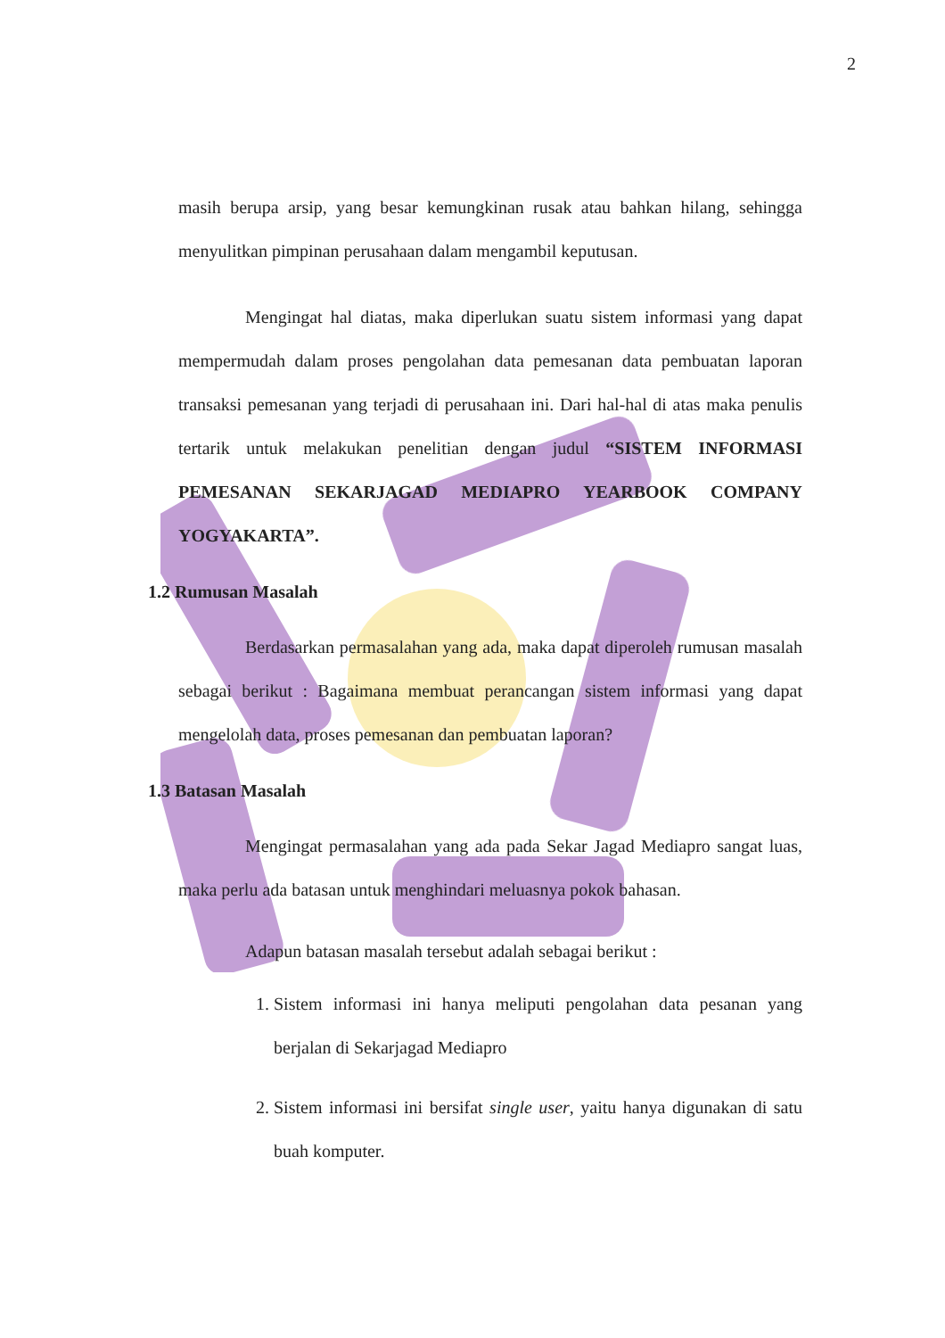2
masih berupa arsip, yang besar kemungkinan rusak atau bahkan hilang, sehingga menyulitkan pimpinan perusahaan dalam mengambil keputusan.
Mengingat hal diatas, maka diperlukan suatu sistem informasi yang dapat mempermudah dalam proses pengolahan data pemesanan data pembuatan laporan transaksi pemesanan yang terjadi di perusahaan ini. Dari hal-hal di atas maka penulis tertarik untuk melakukan penelitian dengan judul “SISTEM INFORMASI PEMESANAN SEKARJAGAD MEDIAPRO YEARBOOK COMPANY YOGYAKARTA”.
1.2 Rumusan Masalah
Berdasarkan permasalahan yang ada, maka dapat diperoleh rumusan masalah sebagai berikut : Bagaimana membuat perancangan sistem informasi yang dapat mengelolah data, proses pemesanan dan pembuatan laporan?
1.3 Batasan Masalah
Mengingat permasalahan yang ada pada Sekar Jagad Mediapro sangat luas, maka perlu ada batasan untuk menghindari meluasnya pokok bahasan.
Adapun batasan masalah tersebut adalah sebagai berikut :
1. Sistem informasi ini hanya meliputi pengolahan data pesanan yang berjalan di Sekarjagad Mediapro
2. Sistem informasi ini bersifat single user, yaitu hanya digunakan di satu buah komputer.